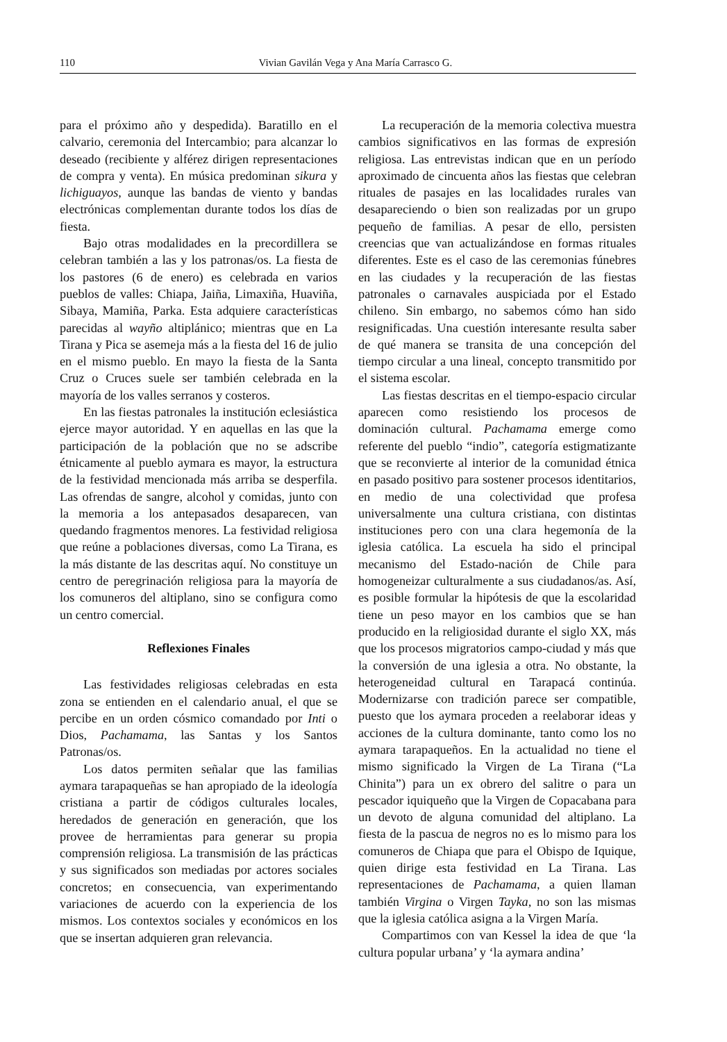110 Vivian Gavilán Vega y Ana María Carrasco G.
para el próximo año y despedida). Baratillo en el calvario, ceremonia del Intercambio; para alcanzar lo deseado (recibiente y alférez dirigen representaciones de compra y venta). En música predominan sikura y lichiguayos, aunque las bandas de viento y bandas electrónicas complementan durante todos los días de fiesta.
Bajo otras modalidades en la precordillera se celebran también a las y los patronas/os. La fiesta de los pastores (6 de enero) es celebrada en varios pueblos de valles: Chiapa, Jaiña, Limaxiña, Huaviña, Sibaya, Mamiña, Parka. Esta adquiere características parecidas al wayño altiplánico; mientras que en La Tirana y Pica se asemeja más a la fiesta del 16 de julio en el mismo pueblo. En mayo la fiesta de la Santa Cruz o Cruces suele ser también celebrada en la mayoría de los valles serranos y costeros.
En las fiestas patronales la institución eclesiástica ejerce mayor autoridad. Y en aquellas en las que la participación de la población que no se adscribe étnicamente al pueblo aymara es mayor, la estructura de la festividad mencionada más arriba se desperfila. Las ofrendas de sangre, alcohol y comidas, junto con la memoria a los antepasados desaparecen, van quedando fragmentos menores. La festividad religiosa que reúne a poblaciones diversas, como La Tirana, es la más distante de las descritas aquí. No constituye un centro de peregrinación religiosa para la mayoría de los comuneros del altiplano, sino se configura como un centro comercial.
Reflexiones Finales
Las festividades religiosas celebradas en esta zona se entienden en el calendario anual, el que se percibe en un orden cósmico comandado por Inti o Dios, Pachamama, las Santas y los Santos Patronas/os.
Los datos permiten señalar que las familias aymara tarapaqueñas se han apropiado de la ideología cristiana a partir de códigos culturales locales, heredados de generación en generación, que los provee de herramientas para generar su propia comprensión religiosa. La transmisión de las prácticas y sus significados son mediadas por actores sociales concretos; en consecuencia, van experimentando variaciones de acuerdo con la experiencia de los mismos. Los contextos sociales y económicos en los que se insertan adquieren gran relevancia.
La recuperación de la memoria colectiva muestra cambios significativos en las formas de expresión religiosa. Las entrevistas indican que en un período aproximado de cincuenta años las fiestas que celebran rituales de pasajes en las localidades rurales van desapareciendo o bien son realizadas por un grupo pequeño de familias. A pesar de ello, persisten creencias que van actualizándose en formas rituales diferentes. Este es el caso de las ceremonias fúnebres en las ciudades y la recuperación de las fiestas patronales o carnavales auspiciada por el Estado chileno. Sin embargo, no sabemos cómo han sido resignificadas. Una cuestión interesante resulta saber de qué manera se transita de una concepción del tiempo circular a una lineal, concepto transmitido por el sistema escolar.
Las fiestas descritas en el tiempo-espacio circular aparecen como resistiendo los procesos de dominación cultural. Pachamama emerge como referente del pueblo “indio”, categoría estigmatizante que se reconvierte al interior de la comunidad étnica en pasado positivo para sostener procesos identitarios, en medio de una colectividad que profesa universalmente una cultura cristiana, con distintas instituciones pero con una clara hegemonía de la iglesia católica. La escuela ha sido el principal mecanismo del Estado-nación de Chile para homogeneizar culturalmente a sus ciudadanos/as. Así, es posible formular la hipótesis de que la escolaridad tiene un peso mayor en los cambios que se han producido en la religiosidad durante el siglo XX, más que los procesos migratorios campo-ciudad y más que la conversión de una iglesia a otra. No obstante, la heterogeneidad cultural en Tarapacá continúa. Modernizarse con tradición parece ser compatible, puesto que los aymara proceden a reelaborar ideas y acciones de la cultura dominante, tanto como los no aymara tarapaqueños. En la actualidad no tiene el mismo significado la Virgen de La Tirana (“La Chinita”) para un ex obrero del salitre o para un pescador iquiqueño que la Virgen de Copacabana para un devoto de alguna comunidad del altiplano. La fiesta de la pascua de negros no es lo mismo para los comuneros de Chiapa que para el Obispo de Iquique, quien dirige esta festividad en La Tirana. Las representaciones de Pachamama, a quien llaman también Virgina o Virgen Tayka, no son las mismas que la iglesia católica asigna a la Virgen María.
Compartimos con van Kessel la idea de que ‘la cultura popular urbana’ y ‘la aymara andina’